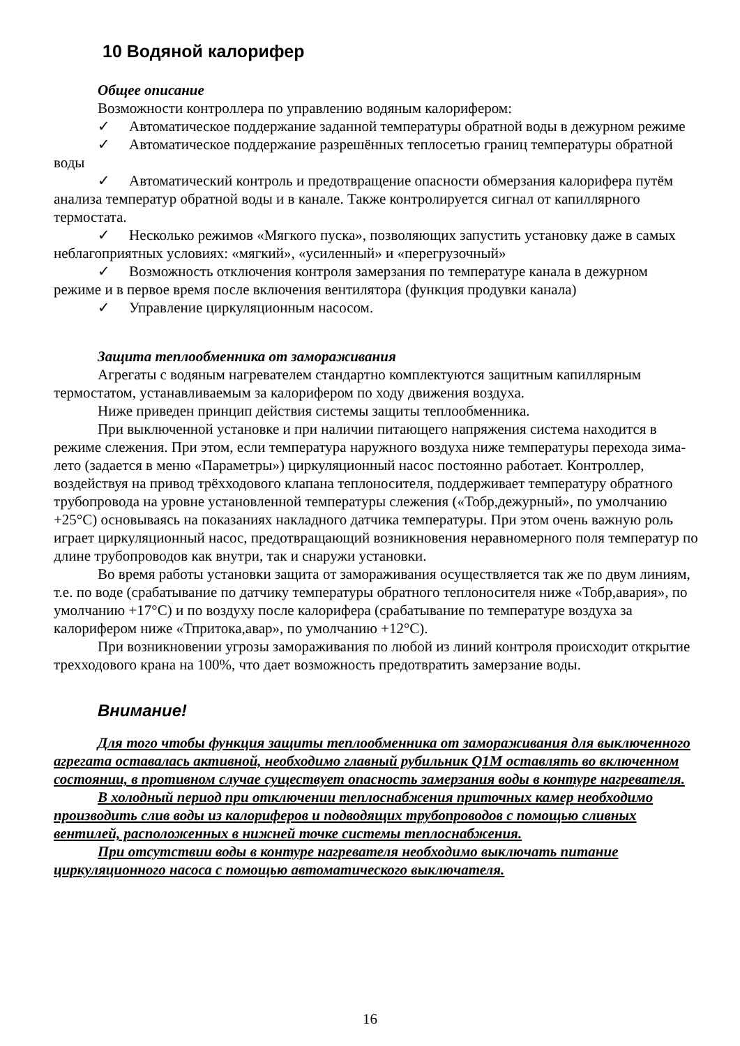10 Водяной калорифер
Общее описание
Возможности контроллера по управлению водяным калорифером:
✓ Автоматическое поддержание заданной температуры обратной воды в дежурном режиме
✓ Автоматическое поддержание разрешённых теплосетью границ температуры обратной воды
✓ Автоматический контроль и предотвращение опасности обмерзания калорифера путём анализа температур обратной воды и в канале. Также контролируется сигнал от капиллярного термостата.
✓ Несколько режимов «Мягкого пуска», позволяющих запустить установку даже в самых неблагоприятных условиях: «мягкий», «усиленный» и «перегрузочный»
✓ Возможность отключения контроля замерзания по температуре канала в дежурном режиме и в первое время после включения вентилятора (функция продувки канала)
✓ Управление циркуляционным насосом.
Защита теплообменника от замораживания
Агрегаты с водяным нагревателем стандартно комплектуются защитным капиллярным термостатом, устанавливаемым за калорифером по ходу движения воздуха.
Ниже приведен принцип действия системы защиты теплообменника.
При выключенной установке и при наличии питающего напряжения система находится в режиме слежения. При этом, если температура наружного воздуха ниже температуры перехода зима-лето (задается в меню «Параметры») циркуляционный насос постоянно работает. Контроллер, воздействуя на привод трёхходового клапана теплоносителя, поддерживает температуру обратного трубопровода на уровне установленной температуры слежения («Тобр,дежурный», по умолчанию +25°С) основываясь на показаниях накладного датчика температуры. При этом очень важную роль играет циркуляционный насос, предотвращающий возникновения неравномерного поля температур по длине трубопроводов как внутри, так и снаружи установки.
Во время работы установки защита от замораживания осуществляется так же по двум линиям, т.е. по воде (срабатывание по датчику температуры обратного теплоносителя ниже «Тобр,авария», по умолчанию +17°С) и по воздуху после калорифера (срабатывание по температуре воздуха за калорифером ниже «Тпритока,авар», по умолчанию +12°С).
При возникновении угрозы замораживания по любой из линий контроля происходит открытие трехходового крана на 100%, что дает возможность предотвратить замерзание воды.
Внимание!
Для того чтобы функция защиты теплообменника от замораживания для выключенного агрегата оставалась активной, необходимо главный рубильник Q1M оставлять во включенном состоянии, в противном случае существует опасность замерзания воды в контуре нагревателя.
В холодный период при отключении теплоснабжения приточных камер необходимо производить слив воды из калориферов и подводящих трубопроводов с помощью сливных вентилей, расположенных в нижней точке системы теплоснабжения.
При отсутствии воды в контуре нагревателя необходимо выключать питание циркуляционного насоса с помощью автоматического выключателя.
16